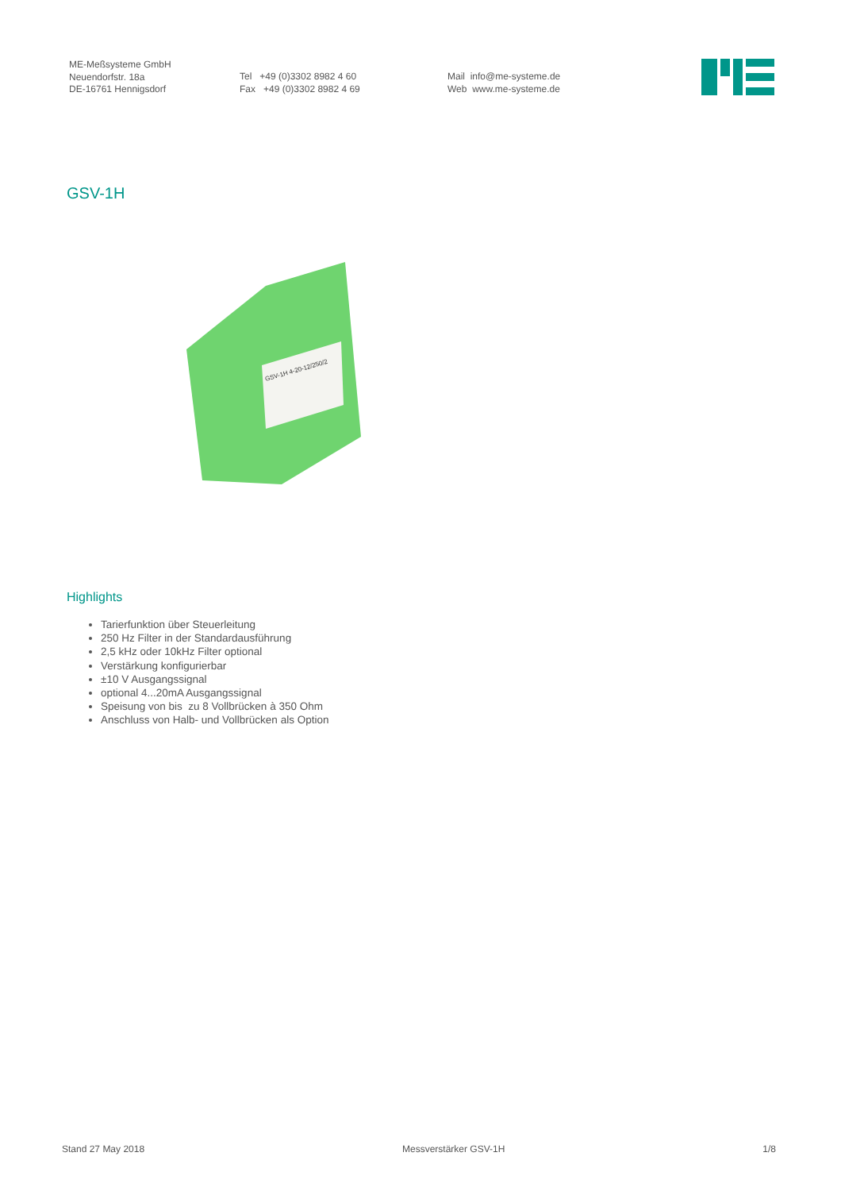ME-Meßsysteme GmbH
Neuendorfstr. 18a
DE-16761 Hennigsdorf
Tel +49 (0)3302 8982 4 60
Fax +49 (0)3302 8982 4 69
Mail info@me-systeme.de
Web www.me-systeme.de
GSV-1H
GSV-1H 4-20-12/250/2
Highlights
Tarierfunktion über Steuerleitung
250 Hz Filter in der Standardausführung
2,5 kHz oder 10kHz Filter optional
Verstärkung konfigurierbar
±10 V Ausgangssignal
optional 4...20mA Ausgangssignal
Speisung von bis zu 8 Vollbrücken à 350 Ohm
Anschluss von Halb- und Vollbrücken als Option
Stand 27 May 2018 Messverstärker GSV-1H 1/8